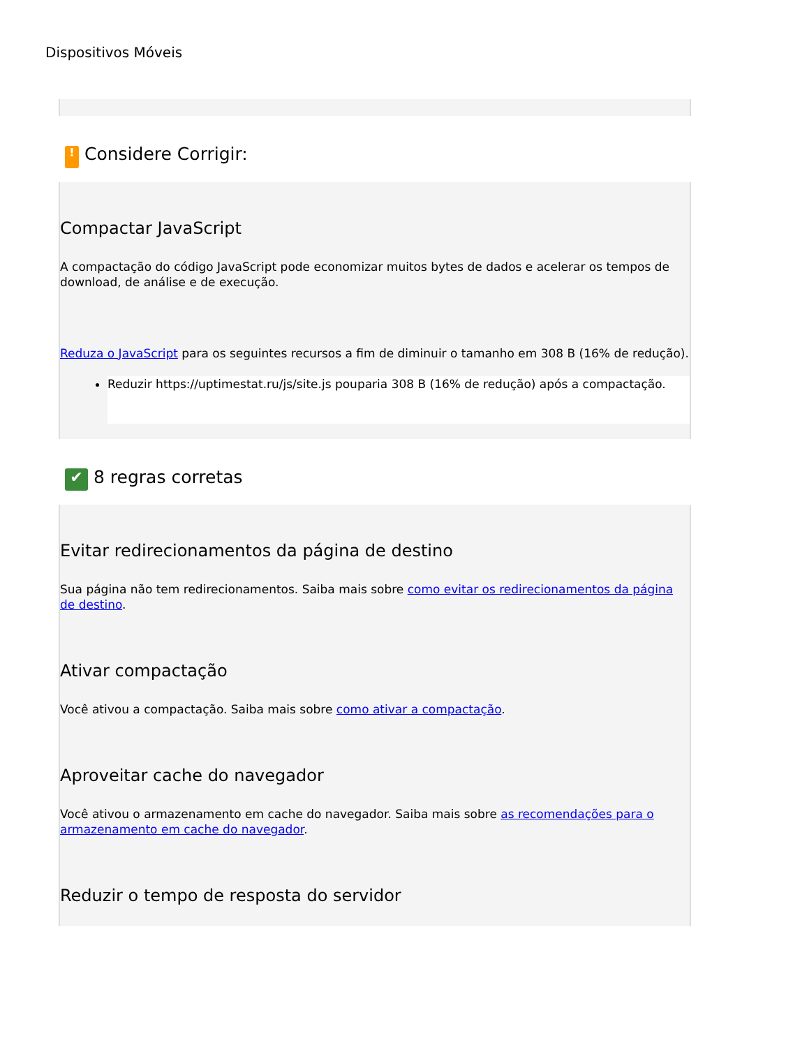Dispositivos Móveis
!
Considere Corrigir:
Compactar JavaScript
A compactação do código JavaScript pode economizar muitos bytes de dados e acelerar os tempos de download, de análise e de execução.
Reduza o JavaScript para os seguintes recursos a fim de diminuir o tamanho em 308 B (16% de redução).
Reduzir https://uptimestat.ru/js/site.js pouparia 308 B (16% de redução) após a compactação.
✔
8 regras corretas
Evitar redirecionamentos da página de destino
Sua página não tem redirecionamentos. Saiba mais sobre como evitar os redirecionamentos da página de destino.
Ativar compactação
Você ativou a compactação. Saiba mais sobre como ativar a compactação.
Aproveitar cache do navegador
Você ativou o armazenamento em cache do navegador. Saiba mais sobre as recomendações para o armazenamento em cache do navegador.
Reduzir o tempo de resposta do servidor